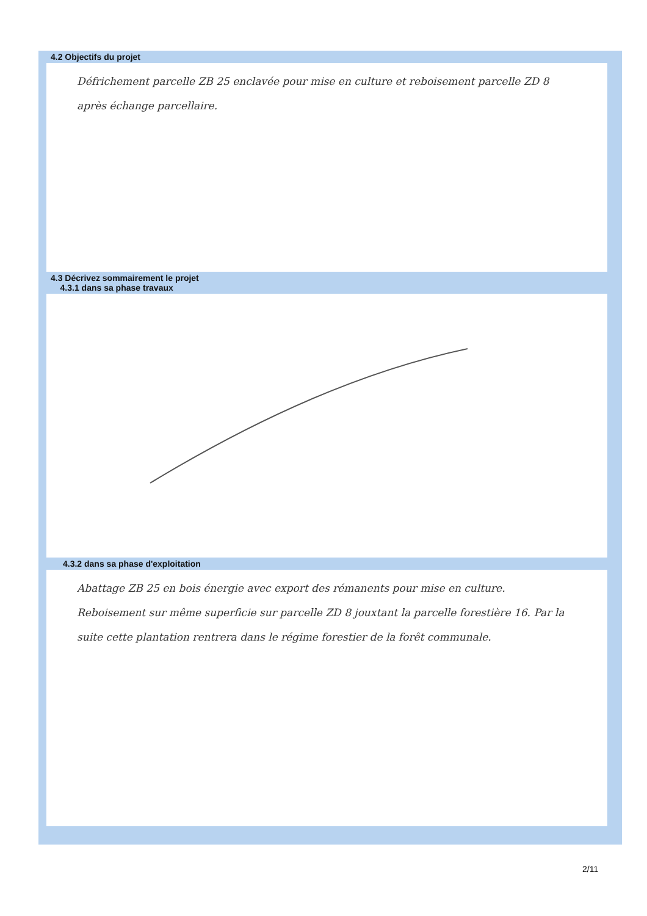4.2 Objectifs du projet
Défrichement parcelle ZB 25 enclavée pour mise en culture et reboisement parcelle ZD 8 après échange parcellaire.
4.3 Décrivez sommairement le projet
4.3.1 dans sa phase travaux
4.3.2 dans sa phase d'exploitation
Abattage ZB 25 en bois énergie avec export des rémanents pour mise en culture.
Reboisement sur même superficie sur parcelle ZD 8 jouxtant la parcelle forestière 16. Par la suite cette plantation rentrera dans le régime forestier de la forêt communale.
2/11